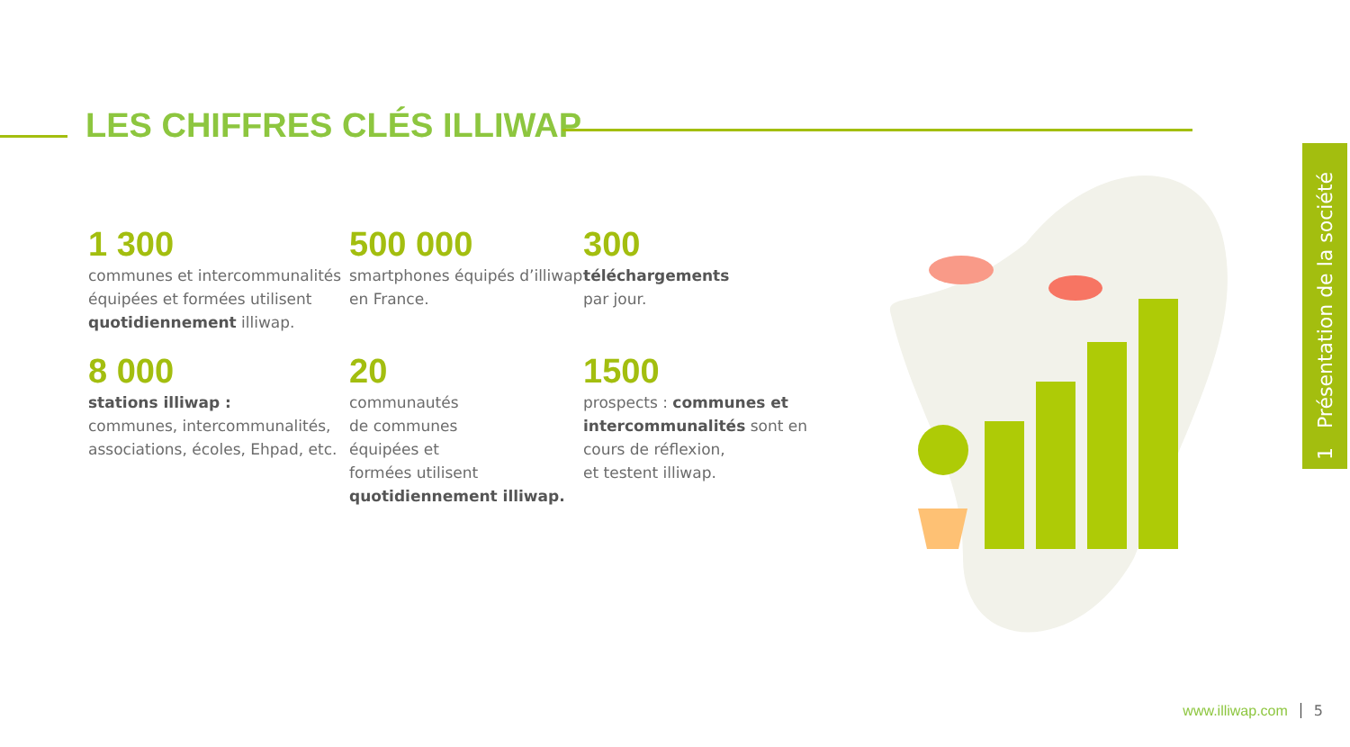LES CHIFFRES CLÉS ILLIWAP
1 300
communes et intercommunalités équipées et formées utilisent quotidiennement illiwap.
500 000
smartphones équipés d’illiwap en France.
300
téléchargements
par jour.
8 000
stations illiwap :
communes, intercommunalités, associations, écoles, Ehpad, etc.
20
communautés
de communes
équipées et
formées utilisent quotidiennement illiwap.
1500
prospects : communes et intercommunalités sont en cours de réflexion,
et testent illiwap.
1 Présentation de la société
www.illiwap.com 5